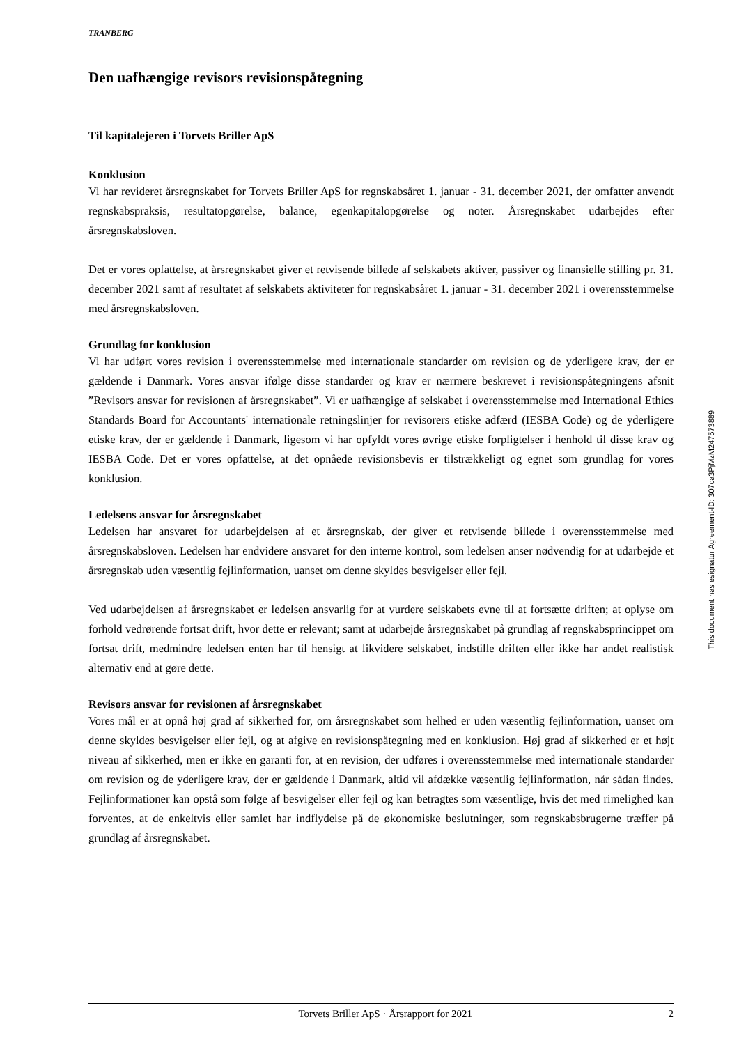TRANBERG
Den uafhængige revisors revisionspåtegning
Til kapitalejeren i Torvets Briller ApS
Konklusion
Vi har revideret årsregnskabet for Torvets Briller ApS for regnskabsåret 1. januar - 31. december 2021, der omfatter anvendt regnskabspraksis, resultatopgørelse, balance, egenkapitalopgørelse og noter. Årsregnskabet udarbejdes efter årsregnskabsloven.
Det er vores opfattelse, at årsregnskabet giver et retvisende billede af selskabets aktiver, passiver og finansielle stilling pr. 31. december 2021 samt af resultatet af selskabets aktiviteter for regnskabsåret 1. januar - 31. december 2021 i overensstemmelse med årsregnskabsloven.
Grundlag for konklusion
Vi har udført vores revision i overensstemmelse med internationale standarder om revision og de yderligere krav, der er gældende i Danmark. Vores ansvar ifølge disse standarder og krav er nærmere beskrevet i revisionspåtegningens afsnit ”Revisors ansvar for revisionen af årsregnskabet”. Vi er uafhængige af selskabet i overensstemmelse med International Ethics Standards Board for Accountants' internationale retningslinjer for revisorers etiske adfærd (IESBA Code) og de yderligere etiske krav, der er gældende i Danmark, ligesom vi har opfyldt vores øvrige etiske forpligtelser i henhold til disse krav og IESBA Code. Det er vores opfattelse, at det opnåede revisionsbevis er tilstrækkeligt og egnet som grundlag for vores konklusion.
Ledelsens ansvar for årsregnskabet
Ledelsen har ansvaret for udarbejdelsen af et årsregnskab, der giver et retvisende billede i overensstemmelse med årsregnskabsloven. Ledelsen har endvidere ansvaret for den interne kontrol, som ledelsen anser nødvendig for at udarbejde et årsregnskab uden væsentlig fejlinformation, uanset om denne skyldes besvigelser eller fejl.
Ved udarbejdelsen af årsregnskabet er ledelsen ansvarlig for at vurdere selskabets evne til at fortsætte driften; at oplyse om forhold vedrørende fortsat drift, hvor dette er relevant; samt at udarbejde årsregnskabet på grundlag af regnskabsprincippet om fortsat drift, medmindre ledelsen enten har til hensigt at likvidere selskabet, indstille driften eller ikke har andet realistisk alternativ end at gøre dette.
Revisors ansvar for revisionen af årsregnskabet
Vores mål er at opnå høj grad af sikkerhed for, om årsregnskabet som helhed er uden væsentlig fejlinformation, uanset om denne skyldes besvigelser eller fejl, og at afgive en revisionspåtegning med en konklusion. Høj grad af sikkerhed er et højt niveau af sikkerhed, men er ikke en garanti for, at en revision, der udføres i overensstemmelse med internationale standarder om revision og de yderligere krav, der er gældende i Danmark, altid vil afdække væsentlig fejlinformation, når sådan findes. Fejlinformationer kan opstå som følge af besvigelser eller fejl og kan betragtes som væsentlige, hvis det med rimelighed kan forventes, at de enkeltvis eller samlet har indflydelse på de økonomiske beslutninger, som regnskabsbrugerne træffer på grundlag af årsregnskabet.
This document has esignatur Agreement-ID: 307ca3PjMzM247573889
Torvets Briller ApS · Årsrapport for 2021 2